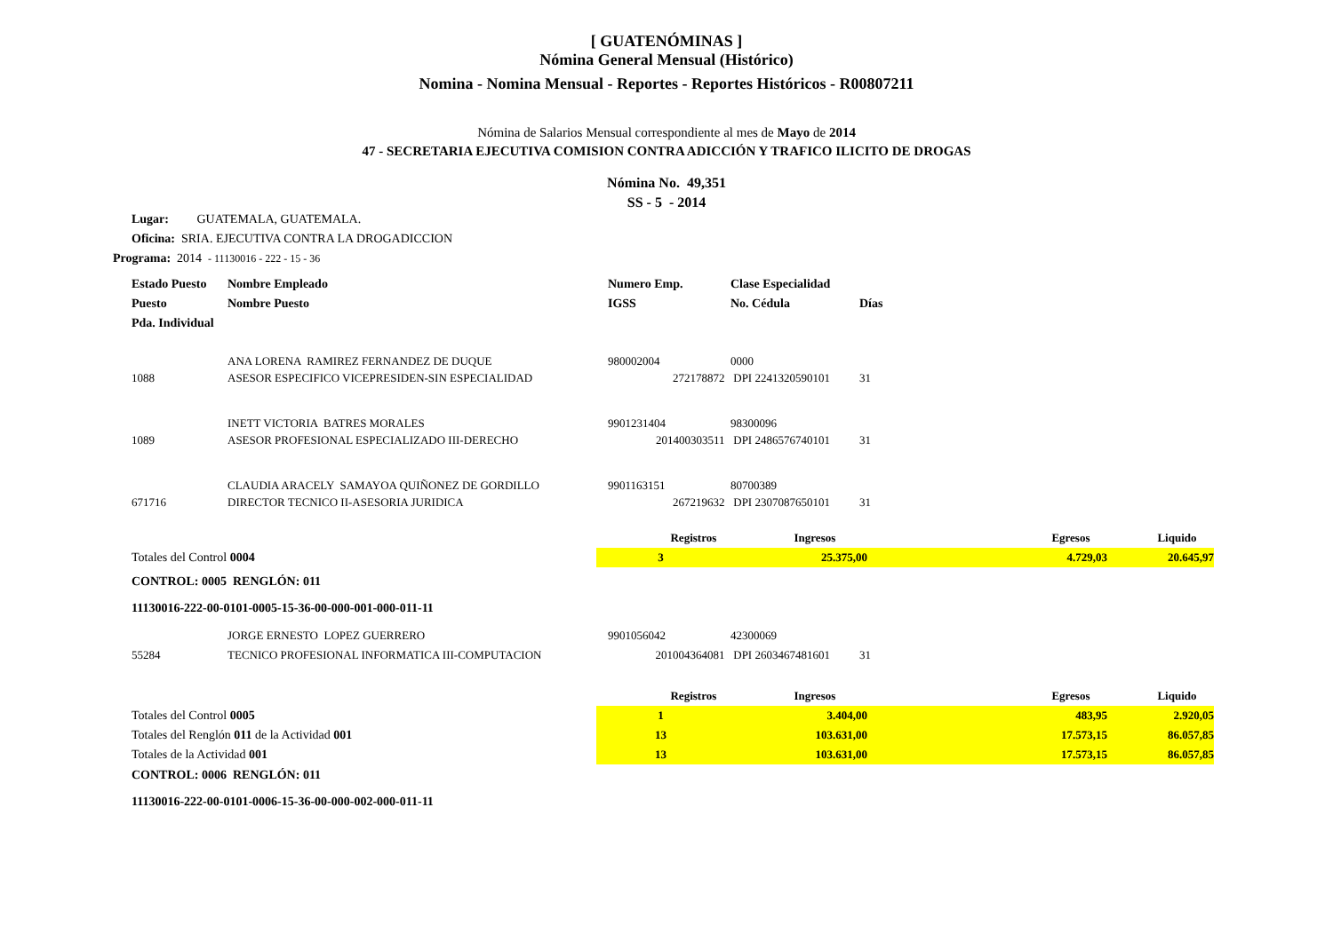[ GUATENÓMINAS ]
Nómina General Mensual (Histórico)
Nomina - Nomina Mensual - Reportes - Reportes Históricos - R00807211
Nómina de Salarios Mensual correspondiente al mes de Mayo de 2014
47 - SECRETARIA EJECUTIVA COMISION CONTRA ADICCIÓN Y TRAFICO ILICITO DE DROGAS
Nómina No. 49,351
SS - 5 - 2014
Lugar: GUATEMALA, GUATEMALA.
Oficina: SRIA. EJECUTIVA CONTRA LA DROGADICCION
Programa: 2014 - 11130016 - 222 - 15 - 36
| Estado Puesto | Nombre Empleado | Numero Emp. | Clase Especialidad | |
| Puesto | Nombre Puesto | IGSS | No. Cédula | Días |
| Pda. Individual | | | | |
| | ANA LORENA RAMIREZ FERNANDEZ DE DUQUE | 980002004 | 0000 | |
| 1088 | ASESOR ESPECIFICO VICEPRESIDEN-SIN ESPECIALIDAD | 272178872 | DPI 2241320590101 | 31 |
| | INETT VICTORIA BATRES MORALES | 9901231404 | 98300096 | |
| 1089 | ASESOR PROFESIONAL ESPECIALIZADO III-DERECHO | 201400303511 | DPI 2486576740101 | 31 |
| | CLAUDIA ARACELY SAMAYOA QUIÑONEZ DE GORDILLO | 9901163151 | 80700389 | |
| 671716 | DIRECTOR TECNICO II-ASESORIA JURIDICA | 267219632 | DPI 2307087650101 | 31 |
| | Registros | Ingresos | Egresos | Liquido |
| Totales del Control 0004 | 3 | 25.375,00 | 4.729,03 | 20.645,97 |
CONTROL: 0005 RENGLÓN: 011
11130016-222-00-0101-0005-15-36-00-000-001-000-011-11
| | JORGE ERNESTO LOPEZ GUERRERO | 9901056042 | 42300069 | |
| 55284 | TECNICO PROFESIONAL INFORMATICA III-COMPUTACION | 201004364081 | DPI 2603467481601 | 31 |
| | Registros | Ingresos | Egresos | Liquido |
| Totales del Control 0005 | 1 | 3.404,00 | 483,95 | 2.920,05 |
| Totales del Renglón 011 de la Actividad 001 | 13 | 103.631,00 | 17.573,15 | 86.057,85 |
| Totales de la Actividad 001 | 13 | 103.631,00 | 17.573,15 | 86.057,85 |
CONTROL: 0006 RENGLÓN: 011
11130016-222-00-0101-0006-15-36-00-000-002-000-011-11